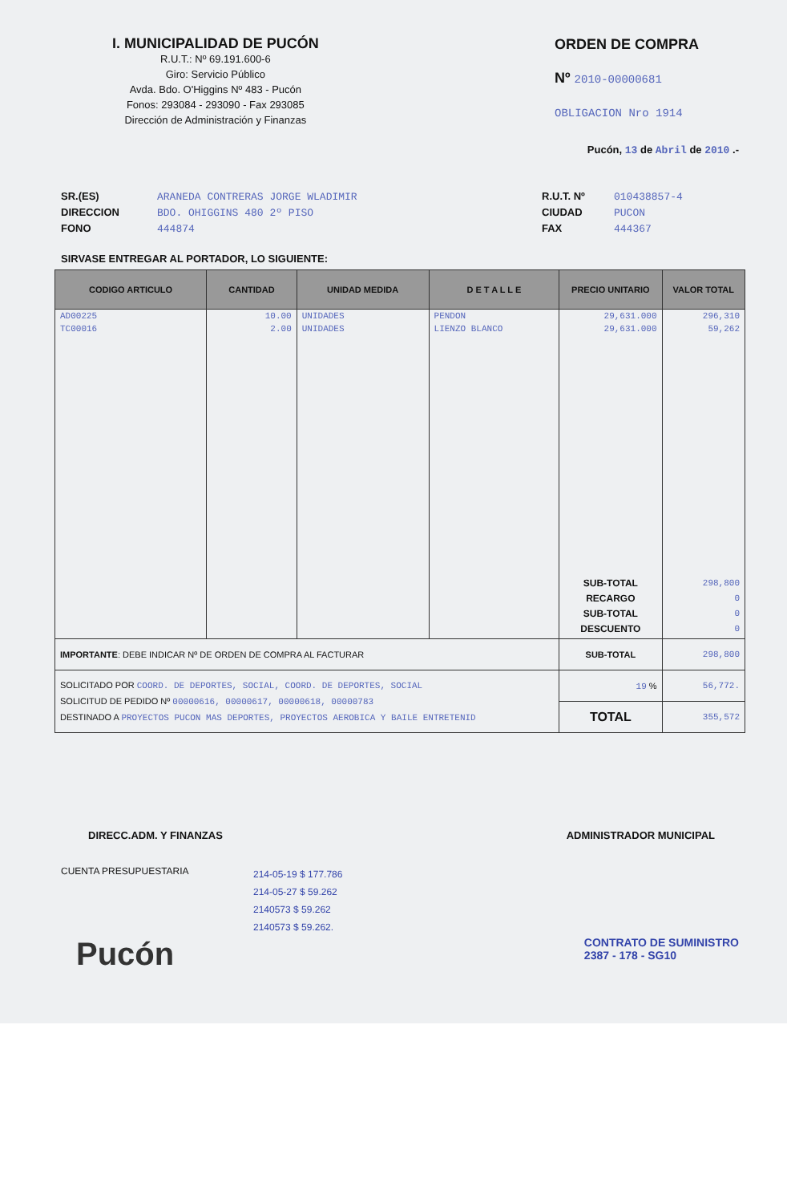I. MUNICIPALIDAD DE PUCÓN
R.U.T.: Nº 69.191.600-6
Giro: Servicio Público
Avda. Bdo. O'Higgins Nº 483 - Pucón
Fonos: 293084 - 293090 - Fax 293085
Dirección de Administración y Finanzas
ORDEN DE COMPRA
Nº 2010-00000681
OBLIGACION Nro 1914
Pucón, 13 de Abril de 2010 .-
SR.(ES) ARANEDA CONTRERAS JORGE WLADIMIR
DIRECCION BDO. OHIGGINS 480 2º PISO
FONO 444874
R.U.T. Nº 010438857-4
CIUDAD PUCON
FAX 444367
SIRVASE ENTREGAR AL PORTADOR, LO SIGUIENTE:
| CODIGO ARTICULO | CANTIDAD | UNIDAD MEDIDA | D E T A L L E | PRECIO UNITARIO | VALOR TOTAL |
| --- | --- | --- | --- | --- | --- |
| AD00225 | 10.00 | UNIDADES | PENDON | 29,631.000 | 296,310 |
| TC00016 | 2.00 | UNIDADES | LIENZO BLANCO | 29,631.000 | 59,262 |
| | | | | SUB-TOTAL RECARGO SUB-TOTAL DESCUENTO | 298,800 0 0 0 |
| IMPORTANTE : DEBE INDICAR Nº DE ORDEN DE COMPRA AL FACTURAR | | | | SUB-TOTAL | 298,800 |
| SOLICITADO POR COORD. DE DEPORTES, SOCIAL, COORD. DE DEPORTES, SOCIAL SOLICITUD DE PEDIDO Nº 00000616, 00000617, 00000618, 00000783 DESTINADO A PROYECTOS PUCON MAS DEPORTES, PROYECTOS AEROBICA Y BAILE ENTRETENID | | | | 19 % | 56,772. |
| | | | | TOTAL | 355,572 |
DIRECC.ADM. Y FINANZAS ADMINISTRADOR MUNICIPAL
CUENTA PRESUPUESTARIA 214-05-19 $ 177.786
214-05-27 $ 59.262
2140573 $ 59.262
2140573 $ 59.262.
Pucón CONTRATO DE SUMINISTRO
2387 - 178 - SG10